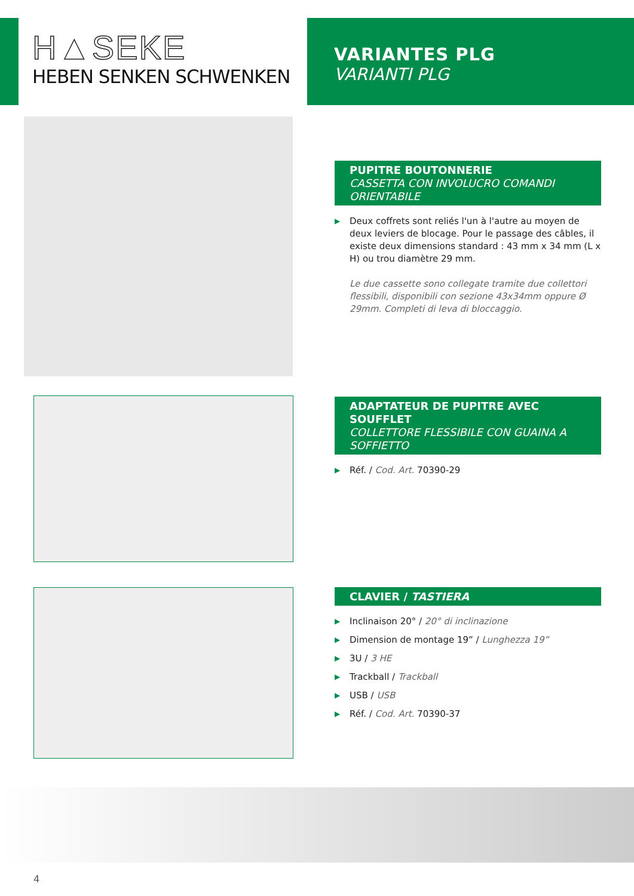H▲SEKE
HEBEN SENKEN SCHWENKEN
VARIANTES PLG
VARIANTI PLG
PUPITRE BOUTONNERIE
CASSETTA CON INVOLUCRO COMANDI ORIENTABILE
▶ Deux coffrets sont reliés l'un à l'autre au moyen de deux leviers de blocage. Pour le passage des câbles, il existe deux dimensions standard : 43 mm x 34 mm (L x H) ou trou diamètre 29 mm.
Le due cassette sono collegate tramite due collettori flessibili, disponibili con sezione 43x34mm oppure Ø 29mm. Completi di leva di bloccaggio.
ADAPTATEUR DE PUPITRE AVEC SOUFFLET
COLLETTORE FLESSIBILE CON GUAINA A SOFFIETTO
▶ Réf. / Cod. Art. 70390-29
CLAVIER / TASTIERA
▶ Inclinaison 20° / 20° di inclinazione
▶ Dimension de montage 19” / Lunghezza 19”
▶ 3U / 3 HE
▶ Trackball / Trackball
▶ USB / USB
▶ Réf. / Cod. Art. 70390-37
4